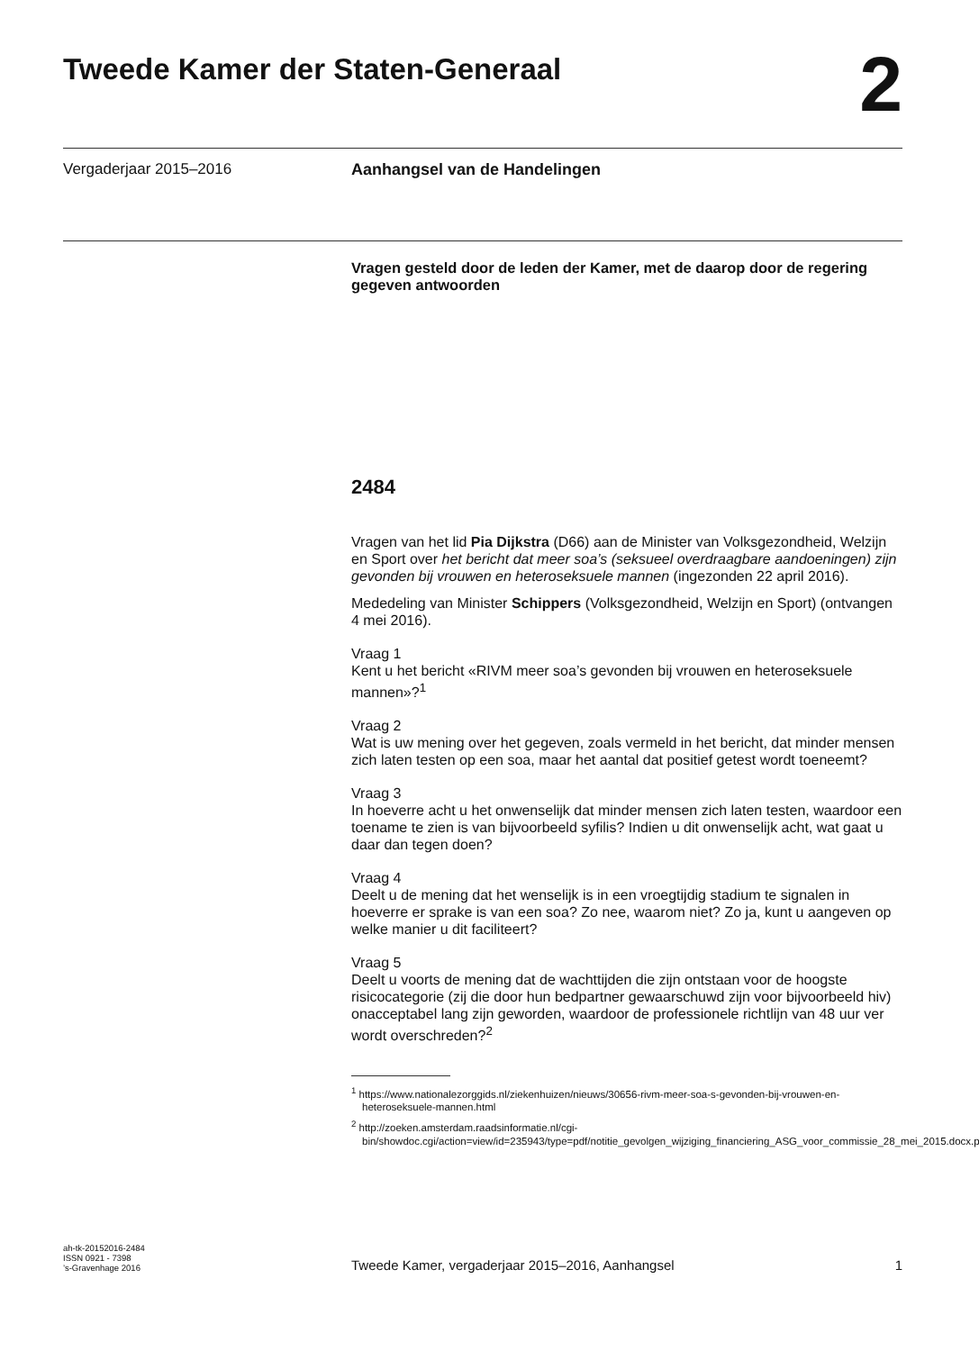Tweede Kamer der Staten-Generaal
2
Vergaderjaar 2015–2016 Aanhangsel van de Handelingen
Vragen gesteld door de leden der Kamer, met de daarop door de regering gegeven antwoorden
2484
Vragen van het lid Pia Dijkstra (D66) aan de Minister van Volksgezondheid, Welzijn en Sport over het bericht dat meer soa’s (seksueel overdraagbare aandoeningen) zijn gevonden bij vrouwen en heteroseksuele mannen (ingezonden 22 april 2016).
Mededeling van Minister Schippers (Volksgezondheid, Welzijn en Sport) (ontvangen 4 mei 2016).
Vraag 1
Kent u het bericht «RIVM meer soa’s gevonden bij vrouwen en heteroseksuele mannen»?<sup>1</sup>
Vraag 2
Wat is uw mening over het gegeven, zoals vermeld in het bericht, dat minder mensen zich laten testen op een soa, maar het aantal dat positief getest wordt toeneemt?
Vraag 3
In hoeverre acht u het onwenselijk dat minder mensen zich laten testen, waardoor een toename te zien is van bijvoorbeeld syfilis? Indien u dit onwenselijk acht, wat gaat u daar dan tegen doen?
Vraag 4
Deelt u de mening dat het wenselijk is in een vroegtijdig stadium te signalen in hoeverre er sprake is van een soa? Zo nee, waarom niet? Zo ja, kunt u aangeven op welke manier u dit faciliteert?
Vraag 5
Deelt u voorts de mening dat de wachttijden die zijn ontstaan voor de hoogste risicocategorie (zij die door hun bedpartner gewaarschuwd zijn voor bijvoorbeeld hiv) onacceptabel lang zijn geworden, waardoor de professionele richtlijn van 48 uur ver wordt overschreden?<sup>2</sup>
<sup>1</sup> https://www.nationalezorggids.nl/ziekenhuizen/nieuws/30656-rivm-meer-soa-s-gevonden-bij-vrouwen-en-heteroseksuele-mannen.html
<sup>2</sup> http://zoeken.amsterdam.raadsinformatie.nl/cgi-bin/showdoc.cgi/action=view/id=235943/type=pdf/notitie_gevolgen_wijziging_financiering_ASG_voor_commissie_28_mei_2015.docx.pdf
ah-tk-20152016-2484
ISSN 0921 - 7398
’s-Gravenhage 2016
Tweede Kamer, vergaderjaar 2015–2016, Aanhangsel
1